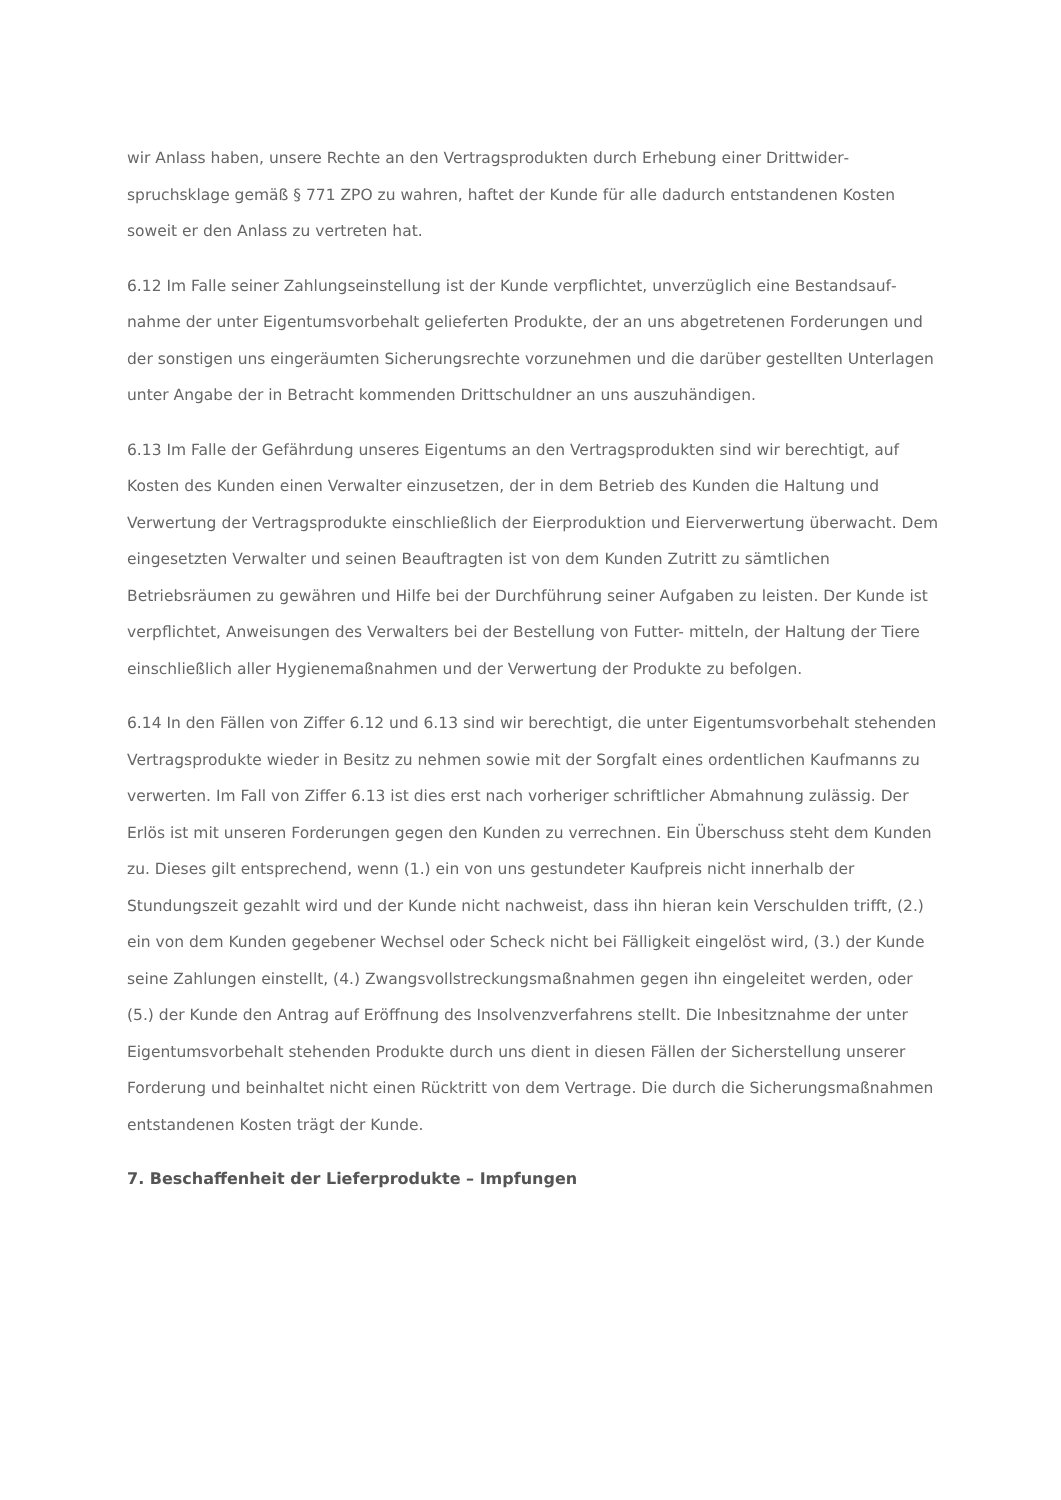wir Anlass haben, unsere Rechte an den Vertragsprodukten durch Erhebung einer Drittwider­spruchsklage gemäß § 771 ZPO zu wahren, haftet der Kunde für alle dadurch entstandenen Kosten soweit er den Anlass zu vertreten hat.
6.12 Im Falle seiner Zahlungseinstellung ist der Kunde verpflichtet, unverzüglich eine Bestandsauf­nahme der unter Eigentumsvorbehalt gelieferten Produkte, der an uns abgetretenen Forderungen und der sonstigen uns eingeräumten Sicherungsrechte vorzunehmen und die darüber gestellten Unterlagen unter Angabe der in Betracht kommenden Drittschuldner an uns auszuhändigen.
6.13 Im Falle der Gefährdung unseres Eigentums an den Vertragsprodukten sind wir berechtigt, auf Kosten des Kunden einen Verwalter einzusetzen, der in dem Betrieb des Kunden die Haltung und Verwertung der Vertragsprodukte einschließlich der Eierproduktion und Eierverwertung überwacht. Dem eingesetzten Verwalter und seinen Beauftragten ist von dem Kunden Zutritt zu sämtlichen Betriebsräumen zu gewähren und Hilfe bei der Durchführung seiner Aufgaben zu leisten. Der Kunde ist verpflichtet, Anweisungen des Verwalters bei der Bestellung von Futter- mit­teln, der Haltung der Tiere einschließlich aller Hygienemaßnahmen und der Verwertung der Pro­dukte zu befolgen.
6.14 In den Fällen von Ziffer 6.12 und 6.13 sind wir berechtigt, die unter Eigentumsvorbehalt stehenden Vertragsprodukte wieder in Besitz zu nehmen sowie mit der Sorgfalt eines ordentlichen Kaufmanns zu verwerten. Im Fall von Ziffer 6.13 ist dies erst nach vorheriger schriftlicher Abmahnung zulässig. Der Erlös ist mit unseren Forderungen gegen den Kunden zu verrechnen. Ein Überschuss steht dem Kunden zu. Dieses gilt entsprechend, wenn (1.) ein von uns gestundeter Kaufpreis nicht innerhalb der Stundungszeit gezahlt wird und der Kunde nicht nachweist, dass ihn hieran kein Verschulden trifft, (2.) ein von dem Kunden gegebener Wechsel oder Scheck nicht bei Fälligkeit eingelöst wird, (3.) der Kunde seine Zahlungen einstellt, (4.) Zwangsvollstreckungsmaßnahmen gegen ihn eingeleitet werden, oder (5.) der Kunde den Antrag auf Eröffnung des Insolvenzverfahrens stellt. Die Inbesitznahme der unter Eigentumsvorbehalt stehenden Produkte durch uns dient in diesen Fällen der Sicherstellung unserer Forderung und beinhaltet nicht einen Rücktritt von dem Vertrage. Die durch die Sicherungsmaßnahmen entstandenen Kosten trägt der Kunde.
7. Beschaffenheit der Lieferprodukte – Impfungen